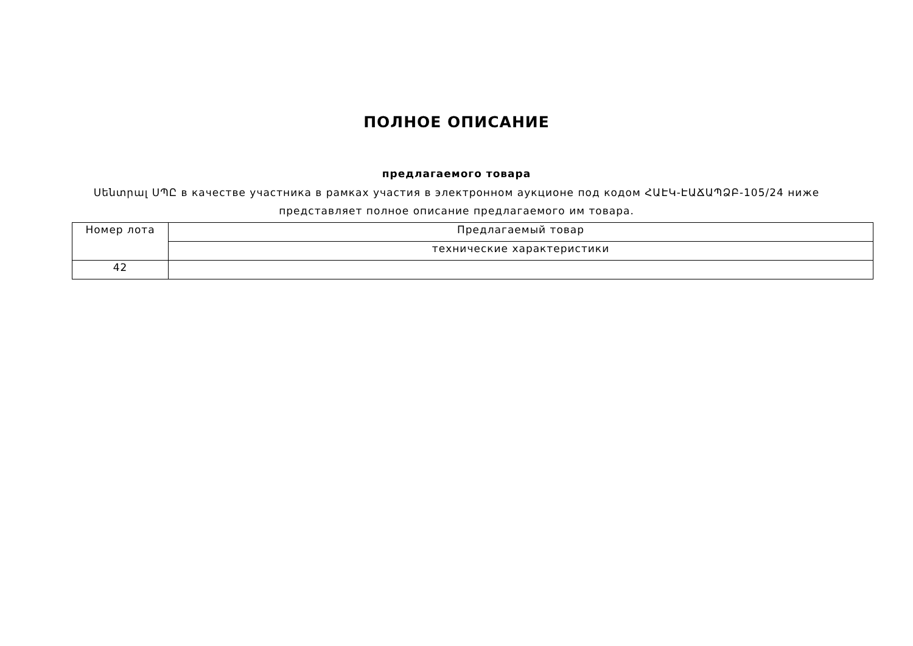ПОЛНОЕ ОПИСАНИЕ
предлагаемого товара
Սենտրալ ՍՊԸ в качестве участника в рамках участия в электронном аукционе под кодом ՀԱԷԿ-ԷԱՃԱՊՁԲ-105/24 ниже
представляет полное описание предлагаемого им товара.
| Номер лота | Предлагаемый товар |
| --- | --- |
| | технические характеристики |
| 42 | |